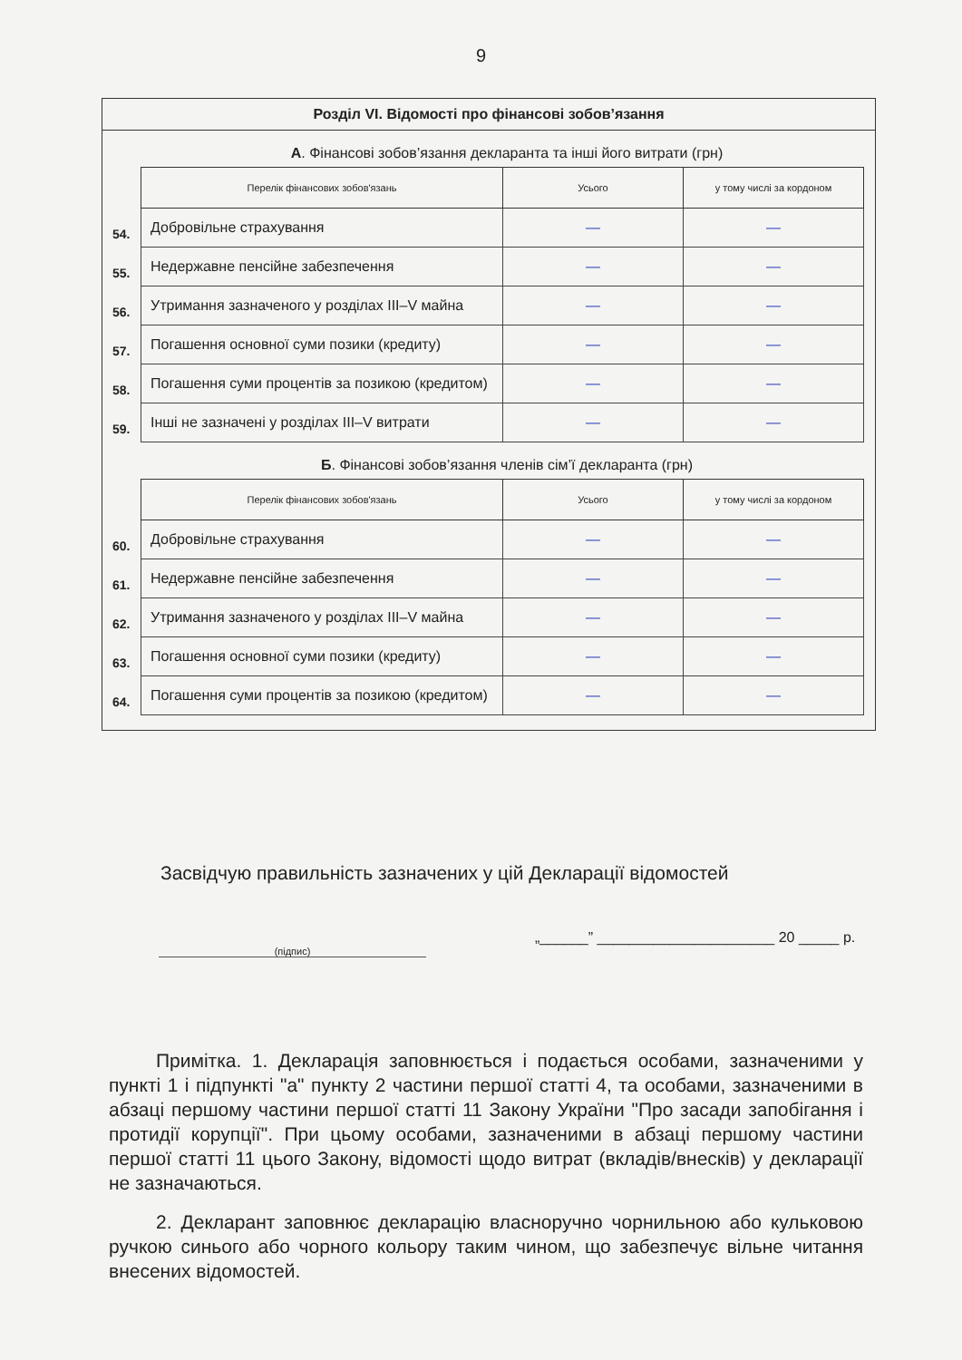9
Розділ VI. Відомості про фінансові зобов’язання
А. Фінансові зобов’язання декларанта та інші його витрати (грн)
| | Перелік фінансових зобов'язань | Усього | у тому числі за кордоном |
| 54. | Добровільне страхування | — | — |
| 55. | Недержавне пенсійне забезпечення | — | — |
| 56. | Утримання зазначеного у розділах III–V майна | — | — |
| 57. | Погашення основної суми позики (кредиту) | — | — |
| 58. | Погашення суми процентів за позикою (кредитом) | — | — |
| 59. | Інші не зазначені у розділах III–V витрати | — | — |
Б. Фінансові зобов’язання членів сім’ї декларанта (грн)
| | Перелік фінансових зобов'язань | Усього | у тому числі за кордоном |
| 60. | Добровільне страхування | — | — |
| 61. | Недержавне пенсійне забезпечення | — | — |
| 62. | Утримання зазначеного у розділах III–V майна | — | — |
| 63. | Погашення основної суми позики (кредиту) | — | — |
| 64. | Погашення суми процентів за позикою (кредитом) | — | — |
Засвідчую правильність зазначених у цій Декларації відомостей
(підпис)
„______” ______________________ 20 _____ р.
Примітка. 1. Декларація заповнюється і подається особами, зазначеними у пункті 1 і підпункті "а" пункту 2 частини першої статті 4, та особами, зазначеними в абзаці першому частини першої статті 11 Закону України "Про засади запобігання і протидії корупції". При цьому особами, зазначеними в абзаці першому частини першої статті 11 цього Закону, відомості щодо витрат (вкладів/внесків) у декларації не зазначаються.
2. Декларант заповнює декларацію власноручно чорнильною або кульковою ручкою синього або чорного кольору таким чином, що забезпечує вільне читання внесених відомостей.